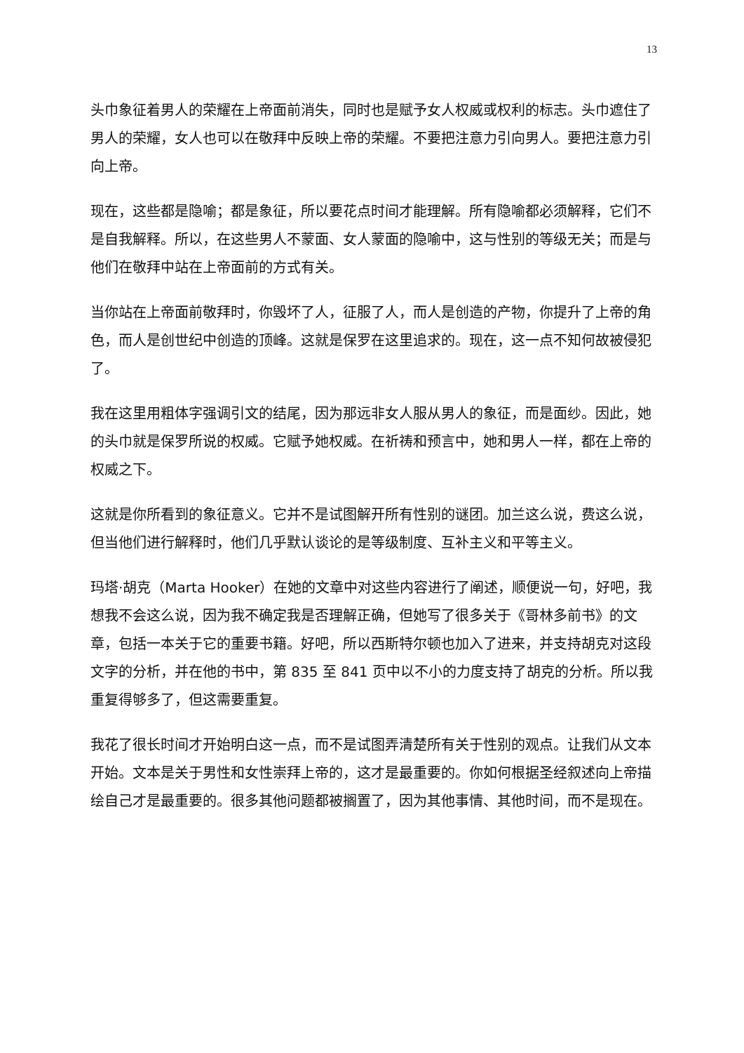13
头巾象征着男人的荣耀在上帝面前消失，同时也是赋予女人权威或权利的标志。头巾遮住了男人的荣耀，女人也可以在敬拜中反映上帝的荣耀。不要把注意力引向男人。要把注意力引向上帝。
现在，这些都是隐喻；都是象征，所以要花点时间才能理解。所有隐喻都必须解释，它们不是自我解释。所以，在这些男人不蒙面、女人蒙面的隐喻中，这与性别的等级无关；而是与他们在敬拜中站在上帝面前的方式有关。
当你站在上帝面前敬拜时，你毁坏了人，征服了人，而人是创造的产物，你提升了上帝的角色，而人是创世纪中创造的顶峰。这就是保罗在这里追求的。现在，这一点不知何故被侵犯了。
我在这里用粗体字强调引文的结尾，因为那远非女人服从男人的象征，而是面纱。因此，她的头巾就是保罗所说的权威。它赋予她权威。在祈祷和预言中，她和男人一样，都在上帝的权威之下。
这就是你所看到的象征意义。它并不是试图解开所有性别的谜团。加兰这么说，费这么说，但当他们进行解释时，他们几乎默认谈论的是等级制度、互补主义和平等主义。
玛塔·胡克（Marta Hooker）在她的文章中对这些内容进行了阐述，顺便说一句，好吧，我想我不会这么说，因为我不确定我是否理解正确，但她写了很多关于《哥林多前书》的文章，包括一本关于它的重要书籍。好吧，所以西斯特尔顿也加入了进来，并支持胡克对这段文字的分析，并在他的书中，第 835 至 841 页中以不小的力度支持了胡克的分析。所以我重复得够多了，但这需要重复。
我花了很长时间才开始明白这一点，而不是试图弄清楚所有关于性别的观点。让我们从文本开始。文本是关于男性和女性崇拜上帝的，这才是最重要的。你如何根据圣经叙述向上帝描绘自己才是最重要的。很多其他问题都被搁置了，因为其他事情、其他时间，而不是现在。